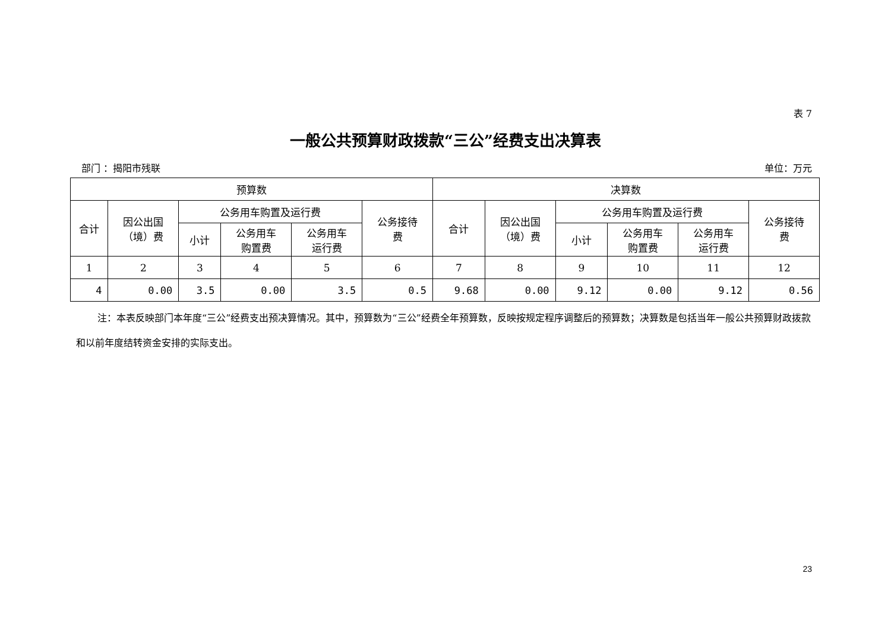表 7
一般公共预算财政拨款“三公”经费支出决算表
部门 ：揭阳市残联 单位：万元
| 预算数 | | | | | | 决算数 | | | | | |
| --- | --- | --- | --- | --- | --- | --- | --- | --- | --- | --- | --- |
| 合计 | 因公出国 （境）费 | 公务用车购置及运行费 | | | 公务接待 费 | 合计 | 因公出国 （境）费 | 公务用车购置及运行费 | | | 公务接待 费 |
| | | 小计 | 公务用车 购置费 | 公务用车 运行费 | | | | 小计 | 公务用车 购置费 | 公务用车 运行费 | |
| 1 | 2 | 3 | 4 | 5 | 6 | 7 | 8 | 9 | 10 | 11 | 12 |
| 4 | 0.00 | 3.5 | 0.00 | 3.5 | 0.5 | 9.68 | 0.00 | 9.12 | 0.00 | 9.12 | 0.56 |
注：本表反映部门本年度“三公”经费支出预决算情况。其中，预算数为“三公”经费全年预算数，反映按规定程序调整后的预算数；决算数是包括当年一般公共预算财政拨款和以前年度结转资金安排的实际支出。
23